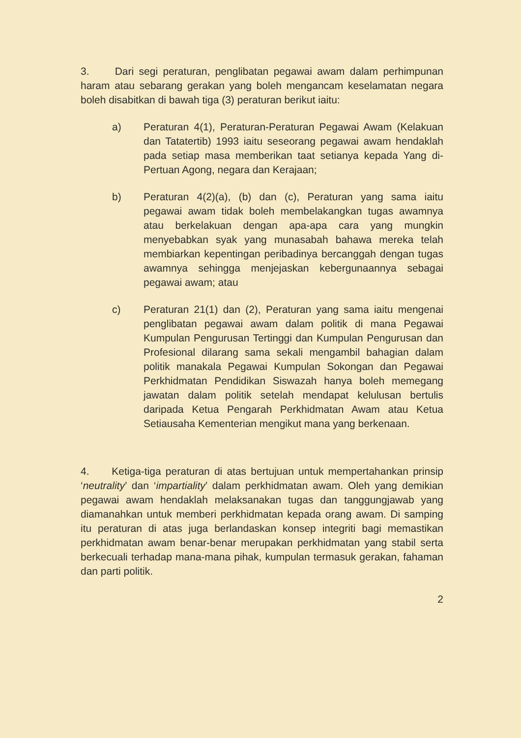3. Dari segi peraturan, penglibatan pegawai awam dalam perhimpunan haram atau sebarang gerakan yang boleh mengancam keselamatan negara boleh disabitkan di bawah tiga (3) peraturan berikut iaitu:
a) Peraturan 4(1), Peraturan-Peraturan Pegawai Awam (Kelakuan dan Tatatertib) 1993 iaitu seseorang pegawai awam hendaklah pada setiap masa memberikan taat setianya kepada Yang di-Pertuan Agong, negara dan Kerajaan;
b) Peraturan 4(2)(a), (b) dan (c), Peraturan yang sama iaitu pegawai awam tidak boleh membelakangkan tugas awamnya atau berkelakuan dengan apa-apa cara yang mungkin menyebabkan syak yang munasabah bahawa mereka telah membiarkan kepentingan peribadinya bercanggah dengan tugas awamnya sehingga menjejaskan kebergunaannya sebagai pegawai awam; atau
c) Peraturan 21(1) dan (2), Peraturan yang sama iaitu mengenai penglibatan pegawai awam dalam politik di mana Pegawai Kumpulan Pengurusan Tertinggi dan Kumpulan Pengurusan dan Profesional dilarang sama sekali mengambil bahagian dalam politik manakala Pegawai Kumpulan Sokongan dan Pegawai Perkhidmatan Pendidikan Siswazah hanya boleh memegang jawatan dalam politik setelah mendapat kelulusan bertulis daripada Ketua Pengarah Perkhidmatan Awam atau Ketua Setiausaha Kementerian mengikut mana yang berkenaan.
4. Ketiga-tiga peraturan di atas bertujuan untuk mempertahankan prinsip ‘neutrality’ dan ‘impartiality’ dalam perkhidmatan awam. Oleh yang demikian pegawai awam hendaklah melaksanakan tugas dan tanggungjawab yang diamanahkan untuk memberi perkhidmatan kepada orang awam. Di samping itu peraturan di atas juga berlandaskan konsep integriti bagi memastikan perkhidmatan awam benar-benar merupakan perkhidmatan yang stabil serta berkecuali terhadap mana-mana pihak, kumpulan termasuk gerakan, fahaman dan parti politik.
2